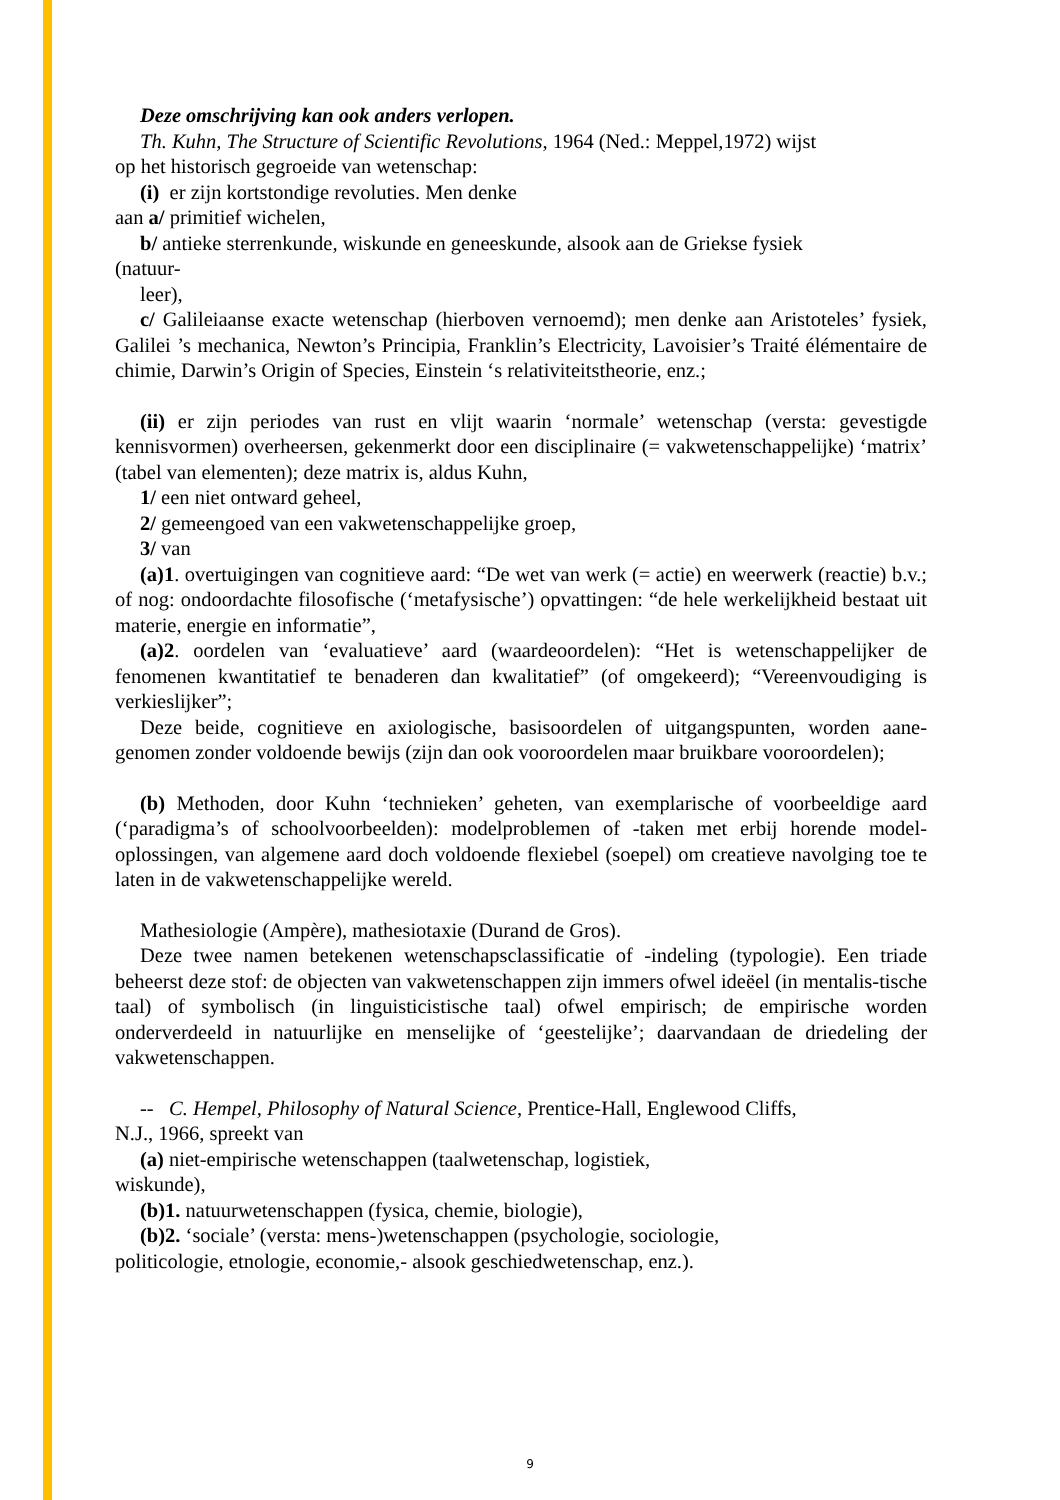Deze omschrijving kan ook anders verlopen.
Th. Kuhn, The Structure of Scientific Revolutions, 1964 (Ned.: Meppel,1972) wijst
op het historisch gegroeide van wetenschap:
(i) er zijn kortstondige revoluties. Men denke
aan a/ primitief wichelen,
b/ antieke sterrenkunde, wiskunde en geneeskunde, alsook aan de Griekse fysiek
(natuur-
leer),
c/ Galileiaanse exacte wetenschap (hierboven vernoemd); men denke aan Aristoteles’ fysiek, Galilei ’s mechanica, Newton’s Principia, Franklin’s Electricity, Lavoisier’s Traité élémentaire de chimie, Darwin’s Origin of Species, Einstein ‘s relativiteitstheorie, enz.;
(ii) er zijn periodes van rust en vlijt waarin ‘normale’ wetenschap (versta: gevestigde kennisvormen) overheersen, gekenmerkt door een disciplinaire (= vakwetenschappelijke) ‘matrix’ (tabel van elementen); deze matrix is, aldus Kuhn,
1/ een niet ontward geheel,
2/ gemeengoed van een vakwetenschappelijke groep,
3/ van
(a)1. overtuigingen van cognitieve aard: “De wet van werk (= actie) en weerwerk (reactie) b.v.; of nog: ondoordachte filosofische (‘metafysische’) opvattingen: “de hele werkelijkheid bestaat uit materie, energie en informatie”,
(a)2. oordelen van ‘evaluatieve’ aard (waardeoordelen): “Het is wetenschappelijker de fenomenen kwantitatief te benaderen dan kwalitatief” (of omgekeerd); “Vereenvoudiging is verkieslijker”;
Deze beide, cognitieve en axiologische, basisoordelen of uitgangspunten, worden aane-genomen zonder voldoende bewijs (zijn dan ook vooroordelen maar bruikbare vooroordelen);
(b) Methoden, door Kuhn ‘technieken’ geheten, van exemplarische of voorbeeldige aard (‘paradigma’s of schoolvoorbeelden): modelproblemen of -taken met erbij horende model-oplossingen, van algemene aard doch voldoende flexiebel (soepel) om creatieve navolging toe te laten in de vakwetenschappelijke wereld.
Mathesiologie (Ampère), mathesiotaxie (Durand de Gros).
Deze twee namen betekenen wetenschapsclassificatie of -indeling (typologie). Een triade beheerst deze stof: de objecten van vakwetenschappen zijn immers ofwel ideëel (in mentalis-tische taal) of symbolisch (in linguisticistische taal) ofwel empirisch; de empirische worden onderverdeeld in natuurlijke en menselijke of ‘geestelijke’; daarvandaan de driedeling der vakwetenschappen.
-- C. Hempel, Philosophy of Natural Science, Prentice-Hall, Englewood Cliffs,
N.J., 1966, spreekt van
(a) niet-empirische wetenschappen (taalwetenschap, logistiek,
wiskunde),
(b)1. natuurwetenschappen (fysica, chemie, biologie),
(b)2. ‘sociale’ (versta: mens-)wetenschappen (psychologie, sociologie,
politicologie, etnologie, economie,- alsook geschiedwetenschap, enz.).
9